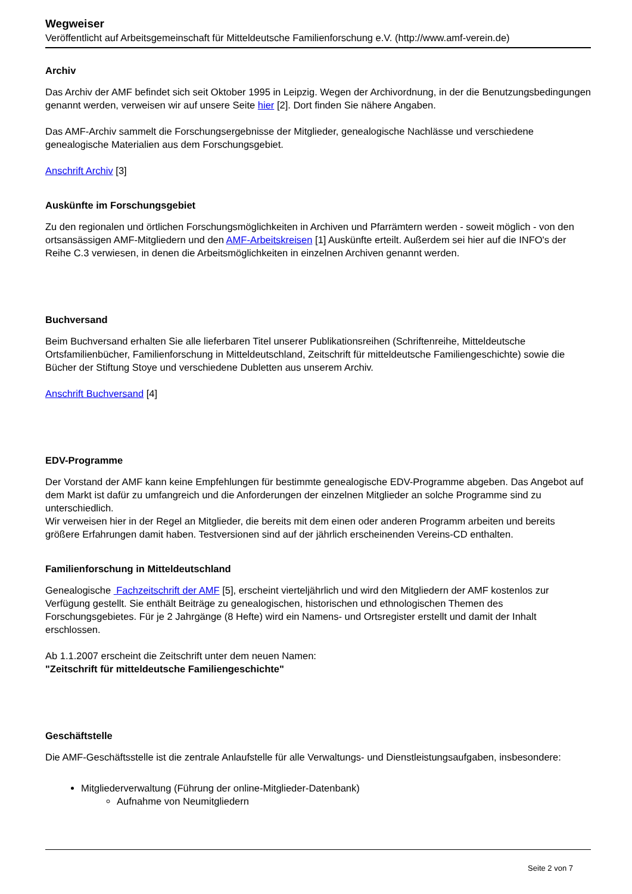Wegweiser
Veröffentlicht auf Arbeitsgemeinschaft für Mitteldeutsche Familienforschung e.V. (http://www.amf-verein.de)
Archiv
Das Archiv der AMF befindet sich seit Oktober 1995 in Leipzig. Wegen der Archivordnung, in der die Benutzungsbedingungen genannt werden, verweisen wir auf unsere Seite hier [2]. Dort finden Sie nähere Angaben.
Das AMF-Archiv sammelt die Forschungsergebnisse der Mitglieder, genealogische Nachlässe und verschiedene genealogische Materialien aus dem Forschungsgebiet.
Anschrift Archiv [3]
Auskünfte im Forschungsgebiet
Zu den regionalen und örtlichen Forschungsmöglichkeiten in Archiven und Pfarrämtern werden - soweit möglich - von den ortsansässigen AMF-Mitgliedern und den AMF-Arbeitskreisen [1] Auskünfte erteilt. Außerdem sei hier auf die INFO's der Reihe C.3 verwiesen, in denen die Arbeitsmöglichkeiten in einzelnen Archiven genannt werden.
Buchversand
Beim Buchversand erhalten Sie alle lieferbaren Titel unserer Publikationsreihen (Schriftenreihe, Mitteldeutsche Ortsfamilienbücher, Familienforschung in Mitteldeutschland, Zeitschrift für mitteldeutsche Familiengeschichte) sowie die Bücher der Stiftung Stoye und verschiedene Dubletten aus unserem Archiv.
Anschrift Buchversand [4]
EDV-Programme
Der Vorstand der AMF kann keine Empfehlungen für bestimmte genealogische EDV-Programme abgeben. Das Angebot auf dem Markt ist dafür zu umfangreich und die Anforderungen der einzelnen Mitglieder an solche Programme sind zu unterschiedlich.
Wir verweisen hier in der Regel an Mitglieder, die bereits mit dem einen oder anderen Programm arbeiten und bereits größere Erfahrungen damit haben. Testversionen sind auf der jährlich erscheinenden Vereins-CD enthalten.
Familienforschung in Mitteldeutschland
Genealogische Fachzeitschrift der AMF [5], erscheint vierteljährlich und wird den Mitgliedern der AMF kostenlos zur Verfügung gestellt. Sie enthält Beiträge zu genealogischen, historischen und ethnologischen Themen des Forschungsgebietes. Für je 2 Jahrgänge (8 Hefte) wird ein Namens- und Ortsregister erstellt und damit der Inhalt erschlossen.
Ab 1.1.2007 erscheint die Zeitschrift unter dem neuen Namen:
"Zeitschrift für mitteldeutsche Familiengeschichte"
Geschäftstelle
Die AMF-Geschäftsstelle ist die zentrale Anlaufstelle für alle Verwaltungs- und Dienstleistungsaufgaben, insbesondere:
Mitgliederverwaltung (Führung der online-Mitglieder-Datenbank)
Aufnahme von Neumitgliedern
Seite 2 von 7